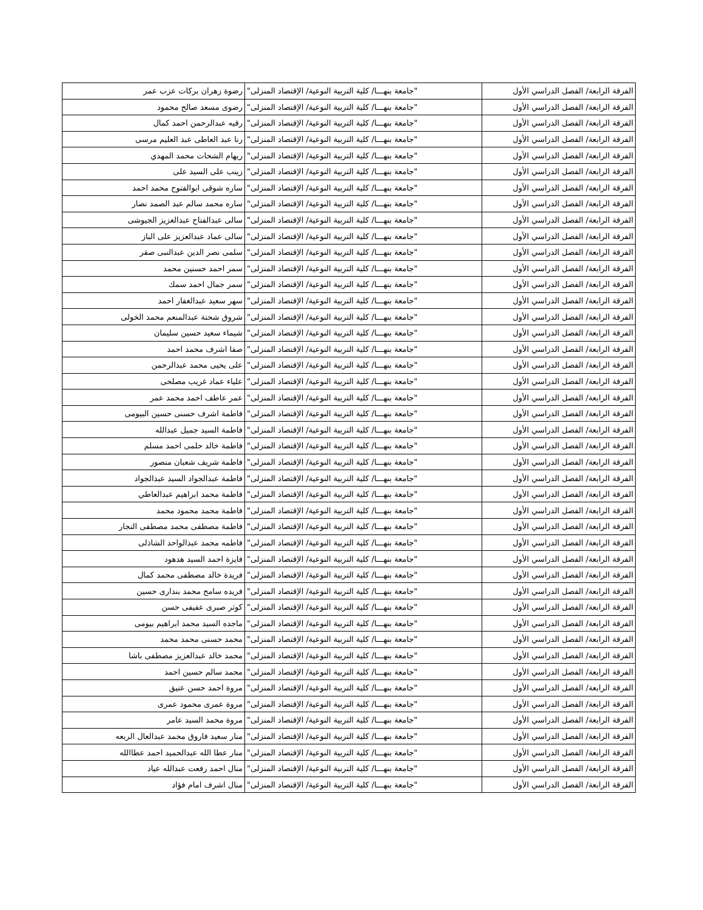| الفرقة الرابعة/ الفصل الدراسي الأول | "جامعة بنهـــا/ كلية التربية النوعية/ الإقتصاد المنزلى" | رضوة زهران بركات عزب عمر |
| الفرقة الرابعة/ الفصل الدراسي الأول | "جامعة بنهـــا/ كلية التربية النوعية/ الإقتصاد المنزلى" | رضوى مسعد صالح محمود |
| الفرقة الرابعة/ الفصل الدراسي الأول | "جامعة بنهـــا/ كلية التربية النوعية/ الإقتصاد المنزلى" | رقيه عبدالرحمن احمد كمال |
| الفرقة الرابعة/ الفصل الدراسي الأول | "جامعة بنهـــا/ كلية التربية النوعية/ الإقتصاد المنزلى" | رنا عبد العاطى عبد العليم مرسى |
| الفرقة الرابعة/ الفصل الدراسي الأول | "جامعة بنهـــا/ كلية التربية النوعية/ الإقتصاد المنزلى" | ريهام الشحات محمد المهدي |
| الفرقة الرابعة/ الفصل الدراسي الأول | "جامعة بنهـــا/ كلية التربية النوعية/ الإقتصاد المنزلى" | زينب على السيد على |
| الفرقة الرابعة/ الفصل الدراسي الأول | "جامعة بنهـــا/ كلية التربية النوعية/ الإقتصاد المنزلى" | ساره شوقى ابوالفتوح محمد احمد |
| الفرقة الرابعة/ الفصل الدراسي الأول | "جامعة بنهـــا/ كلية التربية النوعية/ الإقتصاد المنزلى" | ساره محمد سالم عبد الصمد نصار |
| الفرقة الرابعة/ الفصل الدراسي الأول | "جامعة بنهـــا/ كلية التربية النوعية/ الإقتصاد المنزلى" | سالى عبدالفتاح عبدالعزيز الجيوشى |
| الفرقة الرابعة/ الفصل الدراسي الأول | "جامعة بنهـــا/ كلية التربية النوعية/ الإقتصاد المنزلى" | سالى عماد عبدالعزيز على الباز |
| الفرقة الرابعة/ الفصل الدراسي الأول | "جامعة بنهـــا/ كلية التربية النوعية/ الإقتصاد المنزلى" | سلمى نصر الدين عبدالنبى صقر |
| الفرقة الرابعة/ الفصل الدراسي الأول | "جامعة بنهـــا/ كلية التربية النوعية/ الإقتصاد المنزلى" | سمر احمد حسنين محمد |
| الفرقة الرابعة/ الفصل الدراسي الأول | "جامعة بنهـــا/ كلية التربية النوعية/ الإقتصاد المنزلى" | سمر جمال احمد سمك |
| الفرقة الرابعة/ الفصل الدراسي الأول | "جامعة بنهـــا/ كلية التربية النوعية/ الإقتصاد المنزلى" | سهر سعيد عبدالغفار احمد |
| الفرقة الرابعة/ الفصل الدراسي الأول | "جامعة بنهـــا/ كلية التربية النوعية/ الإقتصاد المنزلى" | شروق شحتة عبدالمنعم محمد الخولى |
| الفرقة الرابعة/ الفصل الدراسي الأول | "جامعة بنهـــا/ كلية التربية النوعية/ الإقتصاد المنزلى" | شيماء سعيد حسين سليمان |
| الفرقة الرابعة/ الفصل الدراسي الأول | "جامعة بنهـــا/ كلية التربية النوعية/ الإقتصاد المنزلى" | صفا اشرف محمد احمد |
| الفرقة الرابعة/ الفصل الدراسي الأول | "جامعة بنهـــا/ كلية التربية النوعية/ الإقتصاد المنزلى" | على يحيى محمد عبدالرحمن |
| الفرقة الرابعة/ الفصل الدراسي الأول | "جامعة بنهـــا/ كلية التربية النوعية/ الإقتصاد المنزلى" | علياء عماد غريب مصلحى |
| الفرقة الرابعة/ الفصل الدراسي الأول | "جامعة بنهـــا/ كلية التربية النوعية/ الإقتصاد المنزلى" | عمر عاطف احمد محمد عمر |
| الفرقة الرابعة/ الفصل الدراسي الأول | "جامعة بنهـــا/ كلية التربية النوعية/ الإقتصاد المنزلى" | فاطمة اشرف حسنى حسين البيومى |
| الفرقة الرابعة/ الفصل الدراسي الأول | "جامعة بنهـــا/ كلية التربية النوعية/ الإقتصاد المنزلى" | فاطمة السيد جميل عبدالله |
| الفرقة الرابعة/ الفصل الدراسي الأول | "جامعة بنهـــا/ كلية التربية النوعية/ الإقتصاد المنزلى" | فاطمة خالد حلمى احمد مسلم |
| الفرقة الرابعة/ الفصل الدراسي الأول | "جامعة بنهـــا/ كلية التربية النوعية/ الإقتصاد المنزلى" | فاطمة شريف شعبان منصور |
| الفرقة الرابعة/ الفصل الدراسي الأول | "جامعة بنهـــا/ كلية التربية النوعية/ الإقتصاد المنزلى" | فاطمة عبدالجواد السيد عبدالجواد |
| الفرقة الرابعة/ الفصل الدراسي الأول | "جامعة بنهـــا/ كلية التربية النوعية/ الإقتصاد المنزلى" | فاطمة محمد ابراهيم عبدالعاطي |
| الفرقة الرابعة/ الفصل الدراسي الأول | "جامعة بنهـــا/ كلية التربية النوعية/ الإقتصاد المنزلى" | فاطمة محمد محمود محمد |
| الفرقة الرابعة/ الفصل الدراسي الأول | "جامعة بنهـــا/ كلية التربية النوعية/ الإقتصاد المنزلى" | فاطمة مصطفى محمد مصطفى النجار |
| الفرقة الرابعة/ الفصل الدراسي الأول | "جامعة بنهـــا/ كلية التربية النوعية/ الإقتصاد المنزلى" | فاطمه محمد عبدالواحد الشاذلى |
| الفرقة الرابعة/ الفصل الدراسي الأول | "جامعة بنهـــا/ كلية التربية النوعية/ الإقتصاد المنزلى" | فايزة احمد السيد هدهود |
| الفرقة الرابعة/ الفصل الدراسي الأول | "جامعة بنهـــا/ كلية التربية النوعية/ الإقتصاد المنزلى" | فريدة خالد مصطفى محمد كمال |
| الفرقة الرابعة/ الفصل الدراسي الأول | "جامعة بنهـــا/ كلية التربية النوعية/ الإقتصاد المنزلى" | فريده سامح محمد بندارى حسين |
| الفرقة الرابعة/ الفصل الدراسي الأول | "جامعة بنهـــا/ كلية التربية النوعية/ الإقتصاد المنزلى" | كوثر صبرى عفيفى حسن |
| الفرقة الرابعة/ الفصل الدراسي الأول | "جامعة بنهـــا/ كلية التربية النوعية/ الإقتصاد المنزلى" | ماجده السيد محمد ابراهيم بيومى |
| الفرقة الرابعة/ الفصل الدراسي الأول | "جامعة بنهـــا/ كلية التربية النوعية/ الإقتصاد المنزلى" | محمد حسنى محمد محمد |
| الفرقة الرابعة/ الفصل الدراسي الأول | "جامعة بنهـــا/ كلية التربية النوعية/ الإقتصاد المنزلى" | محمد خالد عبدالعزيز مصطفى باشا |
| الفرقة الرابعة/ الفصل الدراسي الأول | "جامعة بنهـــا/ كلية التربية النوعية/ الإقتصاد المنزلى" | محمد سالم حسين احمد |
| الفرقة الرابعة/ الفصل الدراسي الأول | "جامعة بنهـــا/ كلية التربية النوعية/ الإقتصاد المنزلى" | مروة احمد حسن عتيق |
| الفرقة الرابعة/ الفصل الدراسي الأول | "جامعة بنهـــا/ كلية التربية النوعية/ الإقتصاد المنزلى" | مروة عمرى محمود عمرى |
| الفرقة الرابعة/ الفصل الدراسي الأول | "جامعة بنهـــا/ كلية التربية النوعية/ الإقتصاد المنزلى" | مروة محمد السيد عامر |
| الفرقة الرابعة/ الفصل الدراسي الأول | "جامعة بنهـــا/ كلية التربية النوعية/ الإقتصاد المنزلى" | منار سعيد فاروق محمد عبدالعال الربعه |
| الفرقة الرابعة/ الفصل الدراسي الأول | "جامعة بنهـــا/ كلية التربية النوعية/ الإقتصاد المنزلى" | منار عطا الله عبدالحميد احمد عطاالله |
| الفرقة الرابعة/ الفصل الدراسي الأول | "جامعة بنهـــا/ كلية التربية النوعية/ الإقتصاد المنزلى" | منال احمد رفعت عبدالله عياد |
| الفرقة الرابعة/ الفصل الدراسي الأول | "جامعة بنهـــا/ كلية التربية النوعية/ الإقتصاد المنزلى" | منال اشرف امام فؤاد |